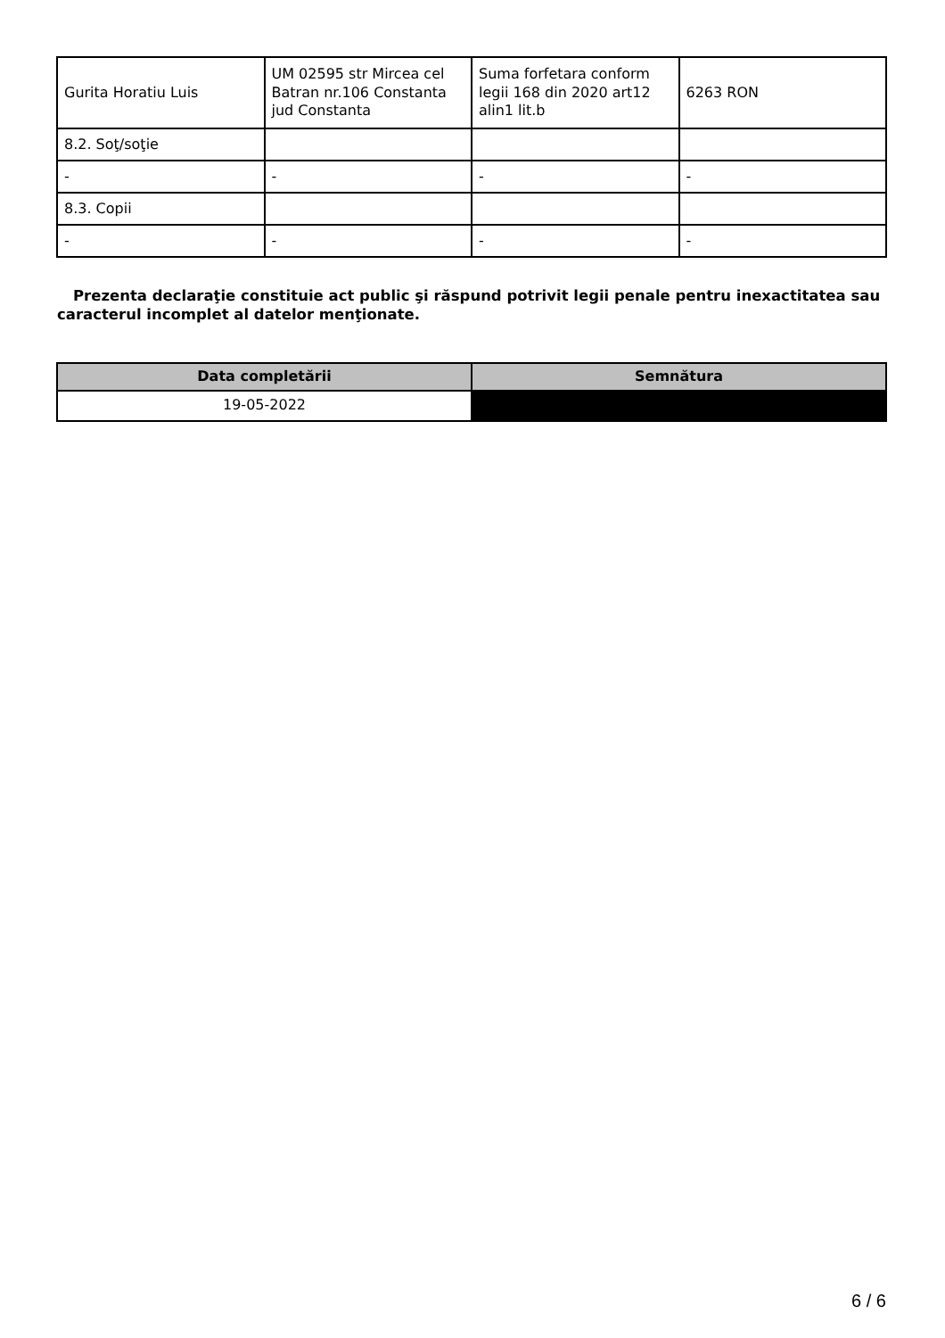| Gurita Horatiu Luis | UM 02595 str Mircea cel Batran nr.106 Constanta jud Constanta | Suma forfetara conform legii 168 din 2020 art12 alin1 lit.b | 6263 RON |
| 8.2. Soţ/soţie | | | |
| - | - | - | - |
| 8.3. Copii | | | |
| - | - | - | - |
Prezenta declaraţie constituie act public şi răspund potrivit legii penale pentru inexactitatea sau caracterul incomplet al datelor menţionate.
| Data completării | Semnătura |
| --- | --- |
| 19-05-2022 | |
6 / 6